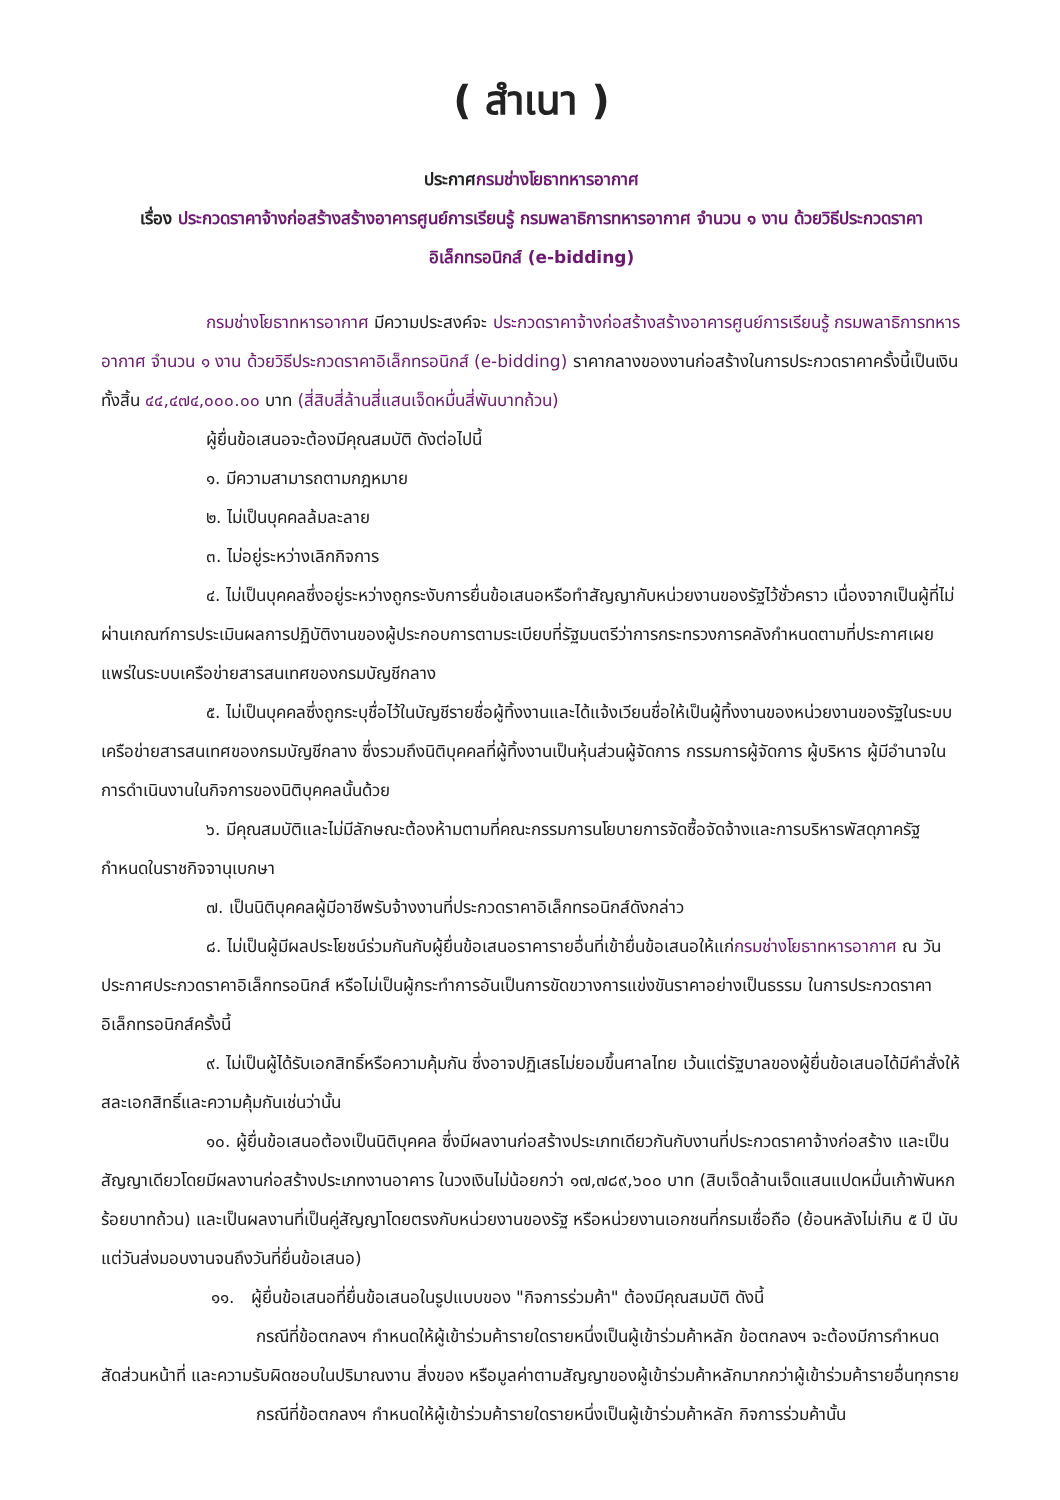( สำเนา )
ประกาศกรมช่างโยธาทหารอากาศ
เรื่อง ประกวดราคาจ้างก่อสร้างสร้างอาคารศูนย์การเรียนรู้ กรมพลาธิการทหารอากาศ จำนวน ๑ งาน ด้วยวิธีประกวดราคาอิเล็กทรอนิกส์ (e-bidding)
กรมช่างโยธาทหารอากาศ มีความประสงค์จะ ประกวดราคาจ้างก่อสร้างสร้างอาคารศูนย์การเรียนรู้ กรมพลาธิการทหารอากาศ จำนวน ๑ งาน ด้วยวิธีประกวดราคาอิเล็กทรอนิกส์ (e-bidding) ราคากลางของงานก่อสร้างในการประกวดราคาครั้งนี้เป็นเงินทั้งสิ้น ๔๔,๔๗๔,๐๐๐.๐๐ บาท (สี่สิบสี่ล้านสี่แสนเจ็ดหมื่นสี่พันบาทถ้วน)
ผู้ยื่นข้อเสนอจะต้องมีคุณสมบัติ ดังต่อไปนี้
๑. มีความสามารถตามกฎหมาย
๒. ไม่เป็นบุคคลล้มละลาย
๓. ไม่อยู่ระหว่างเลิกกิจการ
๔. ไม่เป็นบุคคลซึ่งอยู่ระหว่างถูกระงับการยื่นข้อเสนอหรือทำสัญญากับหน่วยงานของรัฐไว้ชั่วคราว เนื่องจากเป็นผู้ที่ไม่ผ่านเกณฑ์การประเมินผลการปฏิบัติงานของผู้ประกอบการตามระเบียบที่รัฐมนตรีว่าการกระทรวงการคลังกำหนดตามที่ประกาศเผยแพร่ในระบบเครือข่ายสารสนเทศของกรมบัญชีกลาง
๕. ไม่เป็นบุคคลซึ่งถูกระบุชื่อไว้ในบัญชีรายชื่อผู้ทิ้งงานและได้แจ้งเวียนชื่อให้เป็นผู้ทิ้งงานของหน่วยงานของรัฐในระบบเครือข่ายสารสนเทศของกรมบัญชีกลาง ซึ่งรวมถึงนิติบุคคลที่ผู้ทิ้งงานเป็นหุ้นส่วนผู้จัดการ กรรมการผู้จัดการ ผู้บริหาร ผู้มีอำนาจในการดำเนินงานในกิจการของนิติบุคคลนั้นด้วย
๖. มีคุณสมบัติและไม่มีลักษณะต้องห้ามตามที่คณะกรรมการนโยบายการจัดซื้อจัดจ้างและการบริหารพัสดุภาครัฐกำหนดในราชกิจจานุเบกษา
๗. เป็นนิติบุคคลผู้มีอาชีพรับจ้างงานที่ประกวดราคาอิเล็กทรอนิกส์ดังกล่าว
๘. ไม่เป็นผู้มีผลประโยชน์ร่วมกันกับผู้ยื่นข้อเสนอราคารายอื่นที่เข้ายื่นข้อเสนอให้แก่กรมช่างโยธาทหารอากาศ ณ วันประกาศประกวดราคาอิเล็กทรอนิกส์ หรือไม่เป็นผู้กระทำการอันเป็นการขัดขวางการแข่งขันราคาอย่างเป็นธรรม ในการประกวดราคาอิเล็กทรอนิกส์ครั้งนี้
๙. ไม่เป็นผู้ได้รับเอกสิทธิ์หรือความคุ้มกัน ซึ่งอาจปฏิเสธไม่ยอมขึ้นศาลไทย เว้นแต่รัฐบาลของผู้ยื่นข้อเสนอได้มีคำสั่งให้สละเอกสิทธิ์และความคุ้มกันเช่นว่านั้น
๑๐. ผู้ยื่นข้อเสนอต้องเป็นนิติบุคคล ซึ่งมีผลงานก่อสร้างประเภทเดียวกันกับงานที่ประกวดราคาจ้างก่อสร้าง และเป็นสัญญาเดียวโดยมีผลงานก่อสร้างประเภทงานอาคาร ในวงเงินไม่น้อยกว่า ๑๗,๗๘๙,๖๐๐ บาท (สิบเจ็ดล้านเจ็ดแสนแปดหมื่นเก้าพันหกร้อยบาทถ้วน) และเป็นผลงานที่เป็นคู่สัญญาโดยตรงกับหน่วยงานของรัฐ หรือหน่วยงานเอกชนที่กรมเชื่อถือ (ย้อนหลังไม่เกิน ๕ ปี นับแต่วันส่งมอบงานจนถึงวันที่ยื่นข้อเสนอ)
๑๑. ผู้ยื่นข้อเสนอที่ยื่นข้อเสนอในรูปแบบของ "กิจการร่วมค้า" ต้องมีคุณสมบัติ ดังนี้
กรณีที่ข้อตกลงฯ กำหนดให้ผู้เข้าร่วมค้ารายใดรายหนึ่งเป็นผู้เข้าร่วมค้าหลัก ข้อตกลงฯ จะต้องมีการกำหนดสัดส่วนหน้าที่ และความรับผิดชอบในปริมาณงาน สิ่งของ หรือมูลค่าตามสัญญาของผู้เข้าร่วมค้าหลักมากกว่าผู้เข้าร่วมค้ารายอื่นทุกราย
กรณีที่ข้อตกลงฯ กำหนดให้ผู้เข้าร่วมค้ารายใดรายหนึ่งเป็นผู้เข้าร่วมค้าหลัก กิจการร่วมค้านั้น